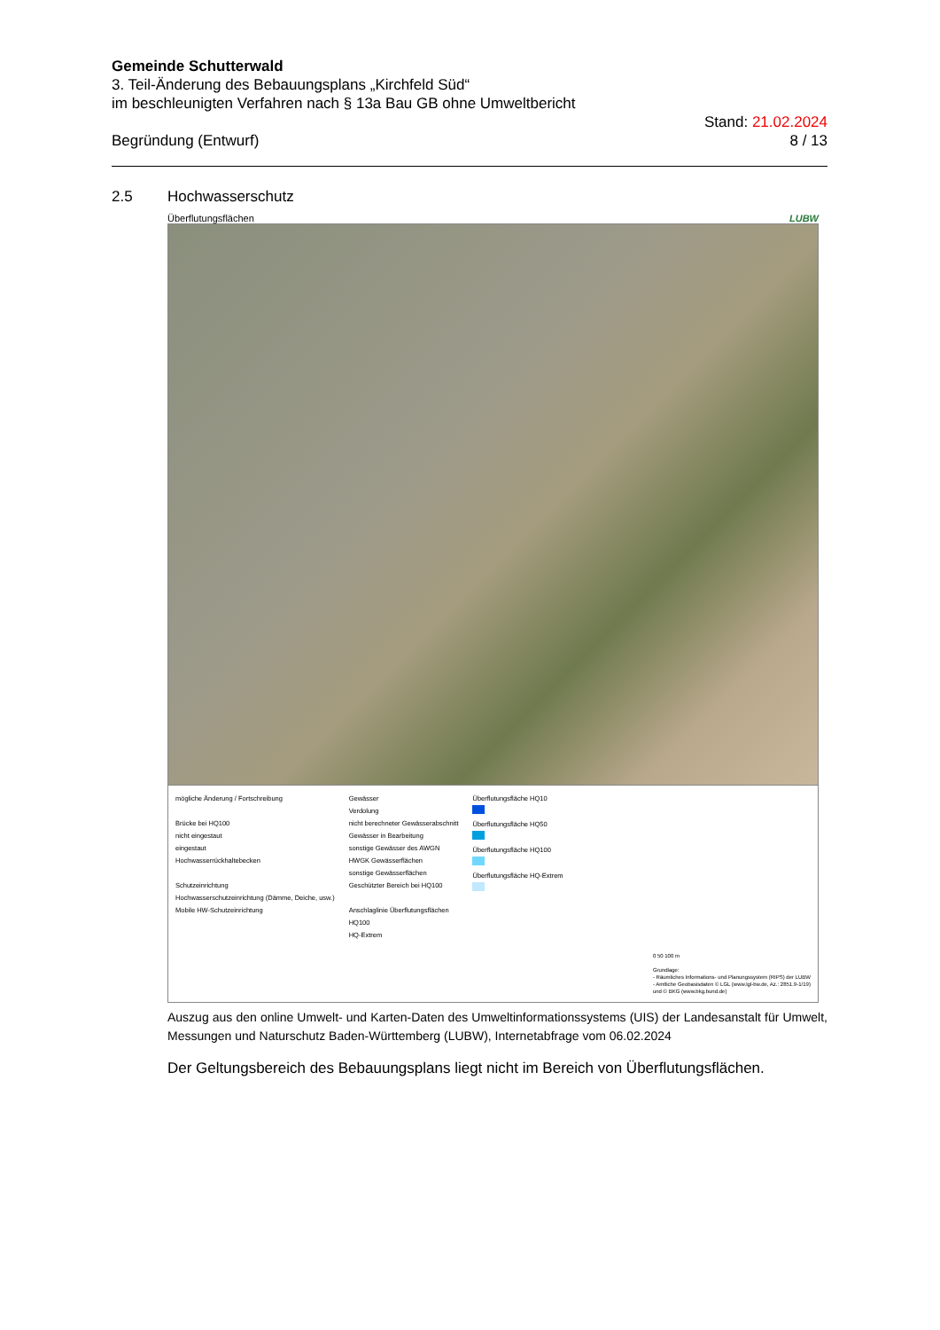Gemeinde Schutterwald
3. Teil-Änderung des Bebauungsplans „Kirchfeld Süd“
im beschleunigten Verfahren nach § 13a Bau GB ohne Umweltbericht
Begründung (Entwurf) Stand: 21.02.2024
8 / 13
2.5 Hochwasserschutz
Überflutungsflächen LUBW
mögliche Änderung / Fortschreibung
Brücke bei HQ100
nicht eingestaut
eingestaut
Hochwasserrückhaltebecken
Schutzeinrichtung
Hochwasserschutzeinrichtung (Dämme, Deiche, usw.)
Mobile HW-Schutzeinrichtung
Gewässer
Verdolung
nicht berechneter Gewässerabschnitt
Gewässer in Bearbeitung
sonstige Gewässer des AWGN
HWGK Gewässerflächen
sonstige Gewässerflächen
Geschützter Bereich bei HQ100
Anschlaglinie Überflutungsflächen
HQ100
HQ-Extrem
Überflutungsfläche HQ10
Überflutungsfläche HQ50
Überflutungsfläche HQ100
Überflutungsfläche HQ-Extrem
0 50 100 m
Grundlage:
- Räumliches Informations- und Planungssystem (RIPS) der LUBW
- Amtliche Geobasisdaten © LGL (www.lgl-bw.de, Az.: 2851.9-1/19)
und © BKG (www.bkg.bund.de)
Auszug aus den online Umwelt- und Karten-Daten des Umweltinformationssystems (UIS) der Landesanstalt für Umwelt, Messungen und Naturschutz Baden-Württemberg (LUBW), Internetabfrage vom 06.02.2024
Der Geltungsbereich des Bebauungsplans liegt nicht im Bereich von Überflutungsflächen.